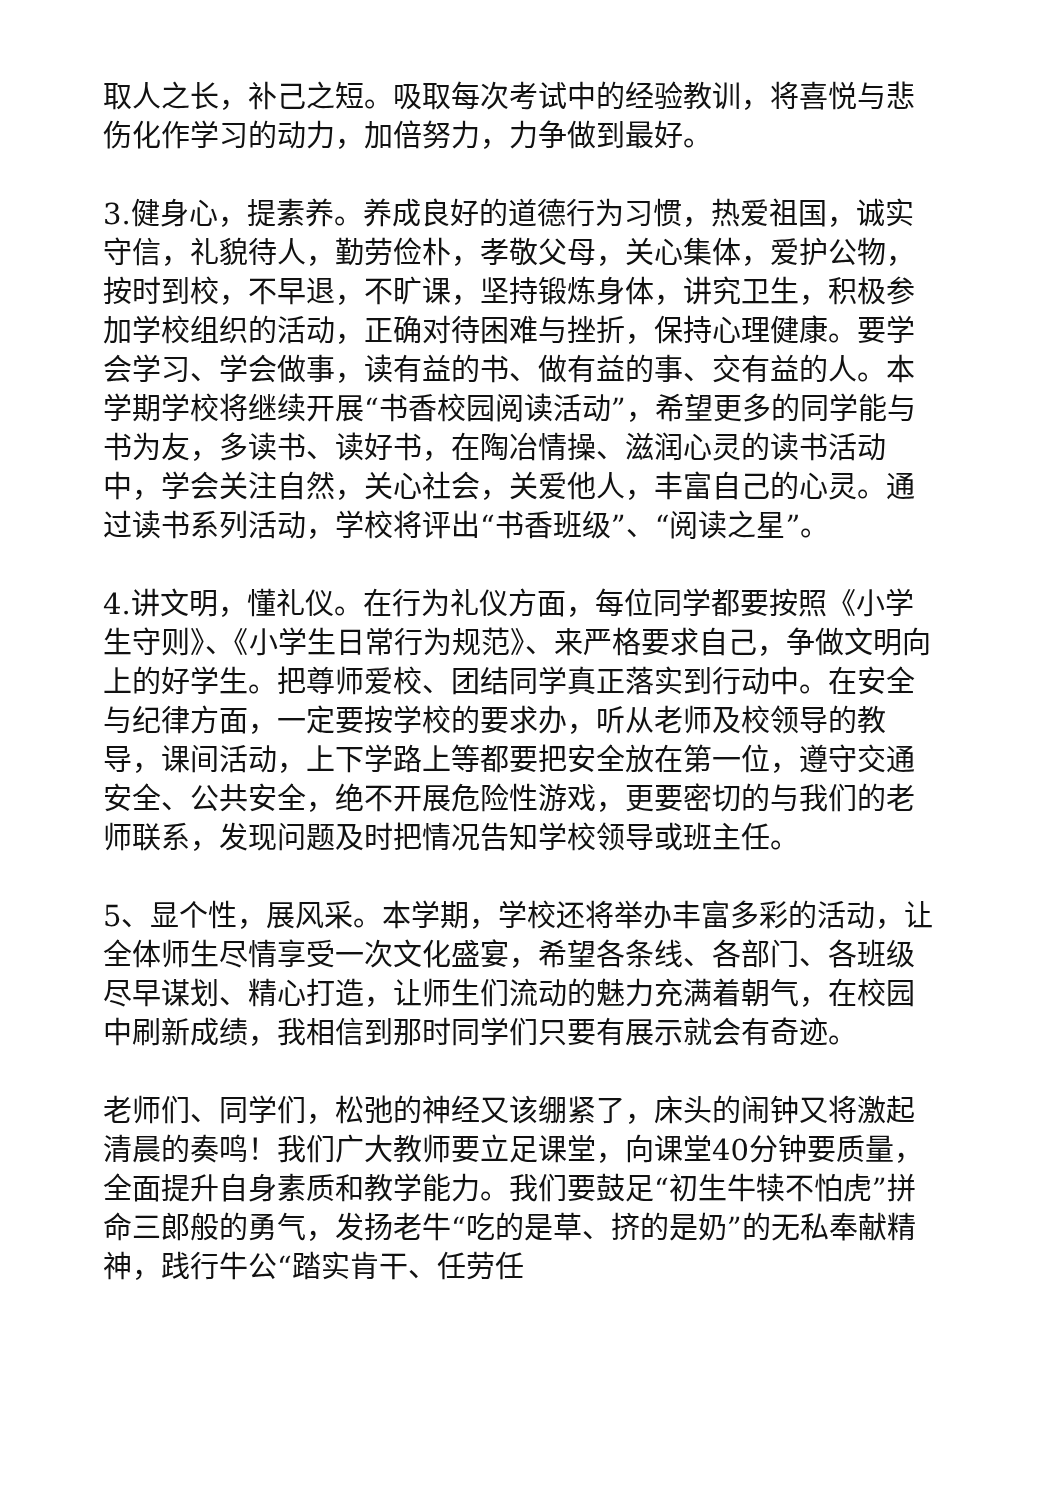取人之长，补己之短。吸取每次考试中的经验教训，将喜悦与悲伤化作学习的动力，加倍努力，力争做到最好。
3.健身心，提素养。养成良好的道德行为习惯，热爱祖国，诚实守信，礼貌待人，勤劳俭朴，孝敬父母，关心集体，爱护公物，按时到校，不早退，不旷课，坚持锻炼身体，讲究卫生，积极参加学校组织的活动，正确对待困难与挫折，保持心理健康。要学会学习、学会做事，读有益的书、做有益的事、交有益的人。本学期学校将继续开展“书香校园阅读活动”，希望更多的同学能与书为友，多读书、读好书，在陶冶情操、滋润心灵的读书活动中，学会关注自然，关心社会，关爱他人，丰富自己的心灵。通过读书系列活动，学校将评出“书香班级”、“阅读之星”。
4.讲文明，懂礼仪。在行为礼仪方面，每位同学都要按照《小学生守则》、《小学生日常行为规范》、来严格要求自己，争做文明向上的好学生。把尊师爱校、团结同学真正落实到行动中。在安全与纪律方面，一定要按学校的要求办，听从老师及校领导的教导，课间活动，上下学路上等都要把安全放在第一位，遵守交通安全、公共安全，绝不开展危险性游戏，更要密切的与我们的老师联系，发现问题及时把情况告知学校领导或班主任。
5、显个性，展风采。本学期，学校还将举办丰富多彩的活动，让全体师生尽情享受一次文化盛宴，希望各条线、各部门、各班级尽早谋划、精心打造，让师生们流动的魅力充满着朝气，在校园中刷新成绩，我相信到那时同学们只要有展示就会有奇迹。
老师们、同学们，松弛的神经又该绷紧了，床头的闹钟又将激起清晨的奏鸣！我们广大教师要立足课堂，向课堂40分钟要质量，全面提升自身素质和教学能力。我们要鼓足“初生牛犊不怕虎”拼命三郎般的勇气，发扬老牛“吃的是草、挤的是奶”的无私奉献精神，践行牛公“踏实肯干、任劳任